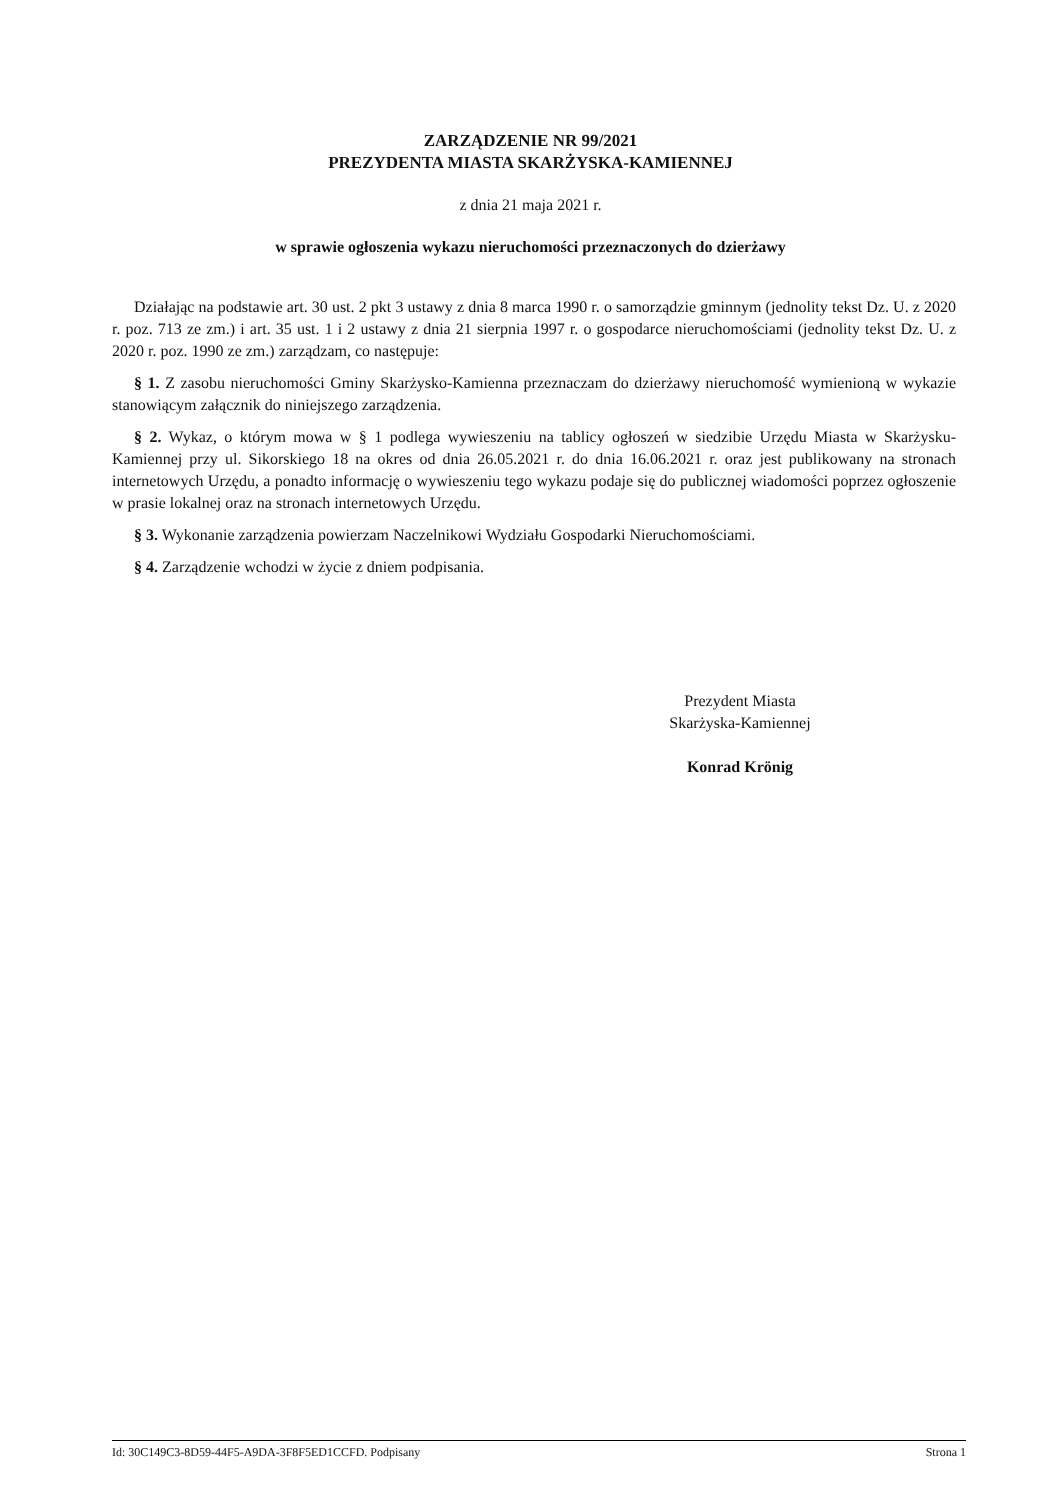ZARZĄDZENIE NR 99/2021
PREZYDENTA MIASTA SKARŻYSKA-KAMIENNEJ
z dnia 21 maja 2021 r.
w sprawie ogłoszenia wykazu nieruchomości przeznaczonych do dzierżawy
Działając na podstawie art. 30 ust. 2 pkt 3 ustawy z dnia 8 marca 1990 r. o samorządzie gminnym (jednolity tekst Dz. U. z 2020 r. poz. 713 ze zm.) i art. 35 ust. 1 i 2 ustawy z dnia 21 sierpnia 1997 r. o gospodarce nieruchomościami (jednolity tekst Dz. U. z 2020 r. poz. 1990 ze zm.) zarządzam, co następuje:
§ 1. Z zasobu nieruchomości Gminy Skarżysko-Kamienna przeznaczam do dzierżawy nieruchomość wymienioną w wykazie stanowiącym załącznik do niniejszego zarządzenia.
§ 2. Wykaz, o którym mowa w § 1 podlega wywieszeniu na tablicy ogłoszeń w siedzibie Urzędu Miasta w Skarżysku-Kamiennej przy ul. Sikorskiego 18 na okres od dnia 26.05.2021 r. do dnia 16.06.2021 r. oraz jest publikowany na stronach internetowych Urzędu, a ponadto informację o wywieszeniu tego wykazu podaje się do publicznej wiadomości poprzez ogłoszenie w prasie lokalnej oraz na stronach internetowych Urzędu.
§ 3. Wykonanie zarządzenia powierzam Naczelnikowi Wydziału Gospodarki Nieruchomościami.
§ 4. Zarządzenie wchodzi w życie z dniem podpisania.
Prezydent Miasta
Skarżyska-Kamiennej
Konrad Krönig
Id: 30C149C3-8D59-44F5-A9DA-3F8F5ED1CCFD. Podpisany Strona 1